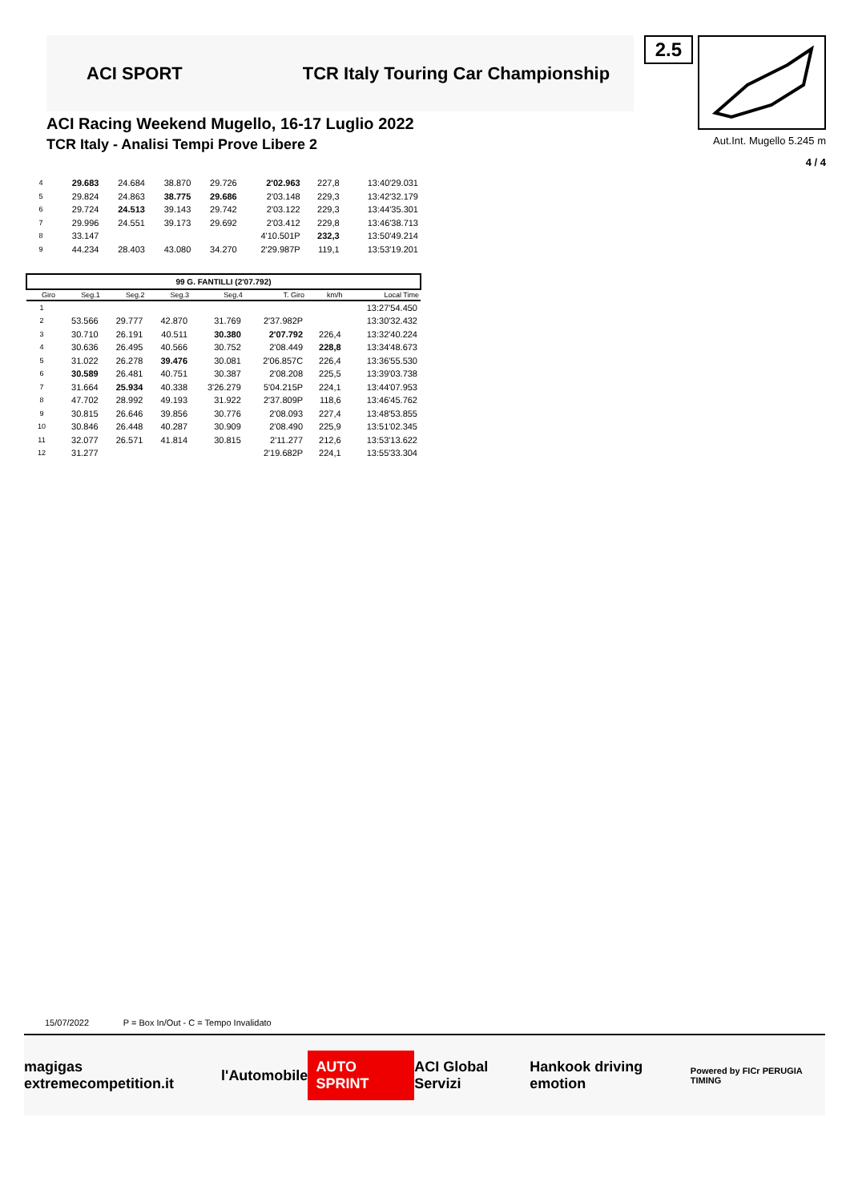ACI SPORT TCR Italy Touring Car Championship
ACI Racing Weekend Mugello, 16-17 Luglio 2022
TCR Italy - Analisi Tempi Prove Libere 2
2.5
Aut.Int. Mugello 5.245 m
4 / 4
| 4 | 29.683 | 24.684 | 38.870 | 29.726 | 2'02.963 | 227,8 | 13:40'29.031 |
| 5 | 29.824 | 24.863 | 38.775 | 29.686 | 2'03.148 | 229,3 | 13:42'32.179 |
| 6 | 29.724 | 24.513 | 39.143 | 29.742 | 2'03.122 | 229,3 | 13:44'35.301 |
| 7 | 29.996 | 24.551 | 39.173 | 29.692 | 2'03.412 | 229,8 | 13:46'38.713 |
| 8 | 33.147 | | | | 4'10.501P | 232,3 | 13:50'49.214 |
| 9 | 44.234 | 28.403 | 43.080 | 34.270 | 2'29.987P | 119,1 | 13:53'19.201 |
| 99 G. FANTILLI (2'07.792) | | | | | | | |
| Giro | Seg.1 | Seg.2 | Seg.3 | Seg.4 | T. Giro | km/h | Local Time |
| 1 | | | | | | | 13:27'54.450 |
| 2 | 53.566 | 29.777 | 42.870 | 31.769 | 2'37.982P | | 13:30'32.432 |
| 3 | 30.710 | 26.191 | 40.511 | 30.380 | 2'07.792 | 226,4 | 13:32'40.224 |
| 4 | 30.636 | 26.495 | 40.566 | 30.752 | 2'08.449 | 228,8 | 13:34'48.673 |
| 5 | 31.022 | 26.278 | 39.476 | 30.081 | 2'06.857C | 226,4 | 13:36'55.530 |
| 6 | 30.589 | 26.481 | 40.751 | 30.387 | 2'08.208 | 225,5 | 13:39'03.738 |
| 7 | 31.664 | 25.934 | 40.338 | 3'26.279 | 5'04.215P | 224,1 | 13:44'07.953 |
| 8 | 47.702 | 28.992 | 49.193 | 31.922 | 2'37.809P | 118,6 | 13:46'45.762 |
| 9 | 30.815 | 26.646 | 39.856 | 30.776 | 2'08.093 | 227,4 | 13:48'53.855 |
| 10 | 30.846 | 26.448 | 40.287 | 30.909 | 2'08.490 | 225,9 | 13:51'02.345 |
| 11 | 32.077 | 26.571 | 41.814 | 30.815 | 2'11.277 | 212,6 | 13:53'13.622 |
| 12 | 31.277 | | | | 2'19.682P | 224,1 | 13:55'33.304 |
15/07/2022 P = Box In/Out - C = Tempo Invalidato
magigas extremecompetition.it l'Automobile AUTO SPRINT ACI Global Servizi Hankook driving emotion Powered by FICr PERUGIA TIMING